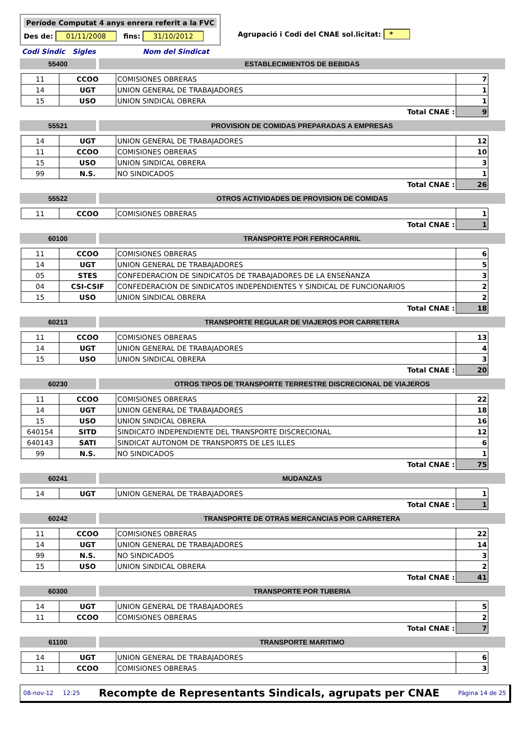Període Computat 4 anys enrera referit a la FVC
Des de: 01/11/2008 fins: 31/10/2012
Agrupació i Codi del CNAE sol.licitat: *
Codi Sindic Sigles Nom del Sindicat
55400 ESTABLECIMIENTOS DE BEBIDAS
| 11 | CCOO | COMISIONES OBRERAS | 7 |
| 14 | UGT | UNION GENERAL DE TRABAJADORES | 1 |
| 15 | USO | UNION SINDICAL OBRERA | 1 |
| Total CNAE : | | | 9 |
55521 PROVISION DE COMIDAS PREPARADAS A EMPRESAS
| 14 | UGT | UNION GENERAL DE TRABAJADORES | 12 |
| 11 | CCOO | COMISIONES OBRERAS | 10 |
| 15 | USO | UNION SINDICAL OBRERA | 3 |
| 99 | N.S. | NO SINDICADOS | 1 |
| Total CNAE : | | | 26 |
55522 OTROS ACTIVIDADES DE PROVISION DE COMIDAS
| 11 | CCOO | COMISIONES OBRERAS | 1 |
| Total CNAE : | | | 1 |
60100 TRANSPORTE POR FERROCARRIL
| 11 | CCOO | COMISIONES OBRERAS | 6 |
| 14 | UGT | UNION GENERAL DE TRABAJADORES | 5 |
| 05 | STES | CONFEDERACION DE SINDICATOS DE TRABAJADORES DE LA ENSEÑANZA | 3 |
| 04 | CSI-CSIF | CONFEDERACION DE SINDICATOS INDEPENDIENTES Y SINDICAL DE FUNCIONARIOS | 2 |
| 15 | USO | UNION SINDICAL OBRERA | 2 |
| Total CNAE : | | | 18 |
60213 TRANSPORTE REGULAR DE VIAJEROS POR CARRETERA
| 11 | CCOO | COMISIONES OBRERAS | 13 |
| 14 | UGT | UNION GENERAL DE TRABAJADORES | 4 |
| 15 | USO | UNION SINDICAL OBRERA | 3 |
| Total CNAE : | | | 20 |
60230 OTROS TIPOS DE TRANSPORTE TERRESTRE DISCRECIONAL DE VIAJEROS
| 11 | CCOO | COMISIONES OBRERAS | 22 |
| 14 | UGT | UNION GENERAL DE TRABAJADORES | 18 |
| 15 | USO | UNION SINDICAL OBRERA | 16 |
| 640154 | SITD | SINDICATO INDEPENDIENTE DEL TRANSPORTE DISCRECIONAL | 12 |
| 640143 | SATI | SINDICAT AUTONOM DE TRANSPORTS DE LES ILLES | 6 |
| 99 | N.S. | NO SINDICADOS | 1 |
| Total CNAE : | | | 75 |
60241 MUDANZAS
| 14 | UGT | UNION GENERAL DE TRABAJADORES | 1 |
| Total CNAE : | | | 1 |
60242 TRANSPORTE DE OTRAS MERCANCIAS POR CARRETERA
| 11 | CCOO | COMISIONES OBRERAS | 22 |
| 14 | UGT | UNION GENERAL DE TRABAJADORES | 14 |
| 99 | N.S. | NO SINDICADOS | 3 |
| 15 | USO | UNION SINDICAL OBRERA | 2 |
| Total CNAE : | | | 41 |
60300 TRANSPORTE POR TUBERIA
| 14 | UGT | UNION GENERAL DE TRABAJADORES | 5 |
| 11 | CCOO | COMISIONES OBRERAS | 2 |
| Total CNAE : | | | 7 |
61100 TRANSPORTE MARITIMO
| 14 | UGT | UNION GENERAL DE TRABAJADORES | 6 |
| 11 | CCOO | COMISIONES OBRERAS | 3 |
08-nov-12 12:25 Recompte de Representants Sindicals, agrupats per CNAE Página 14 de 25